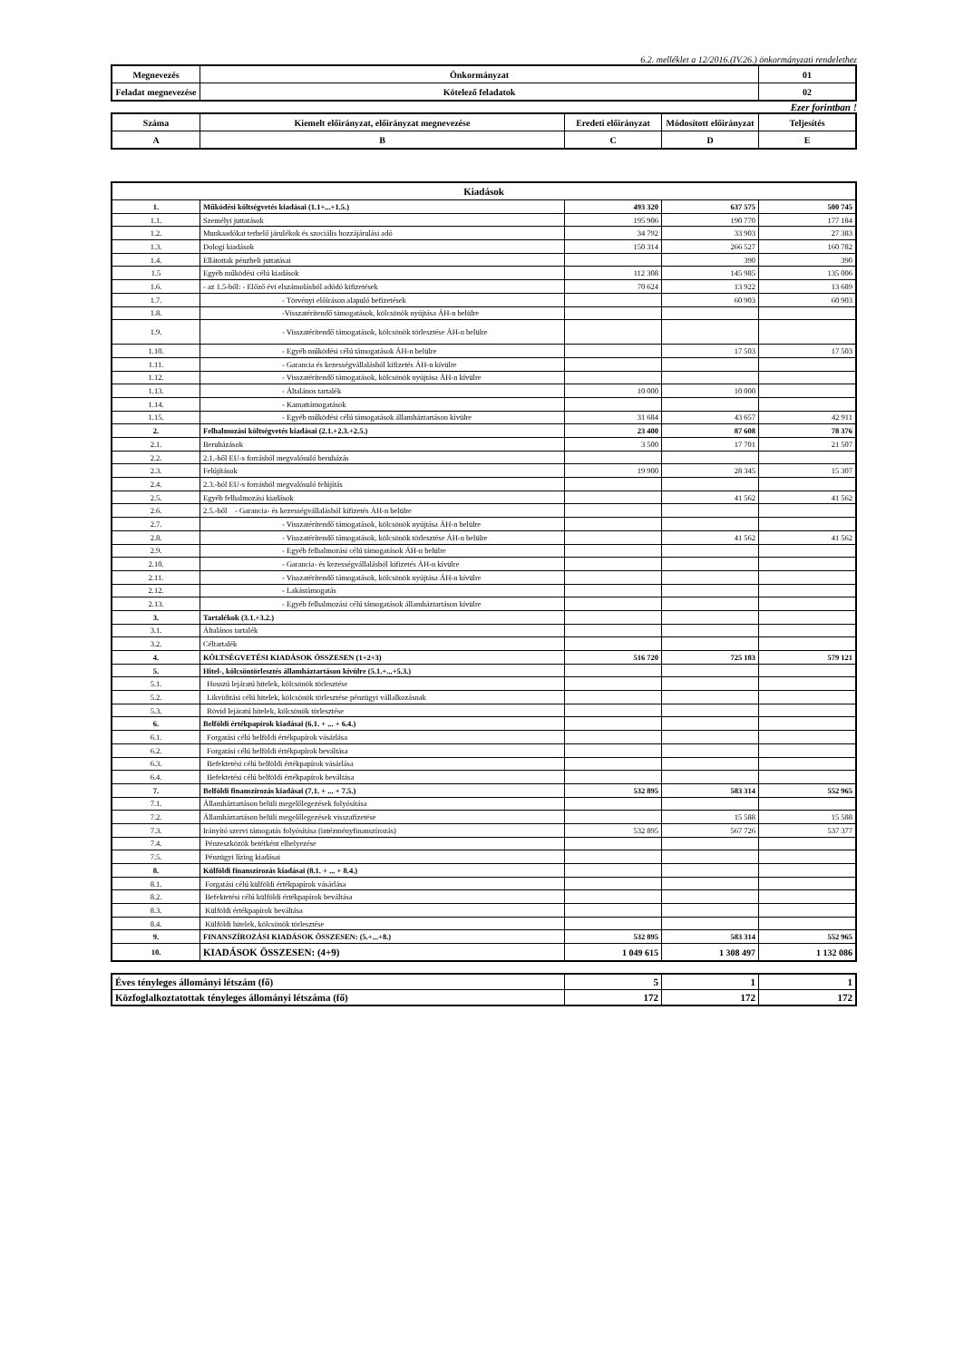6.2. melléklet a 12/2016.(IV.26.) önkormányzati rendelethez
| Megnevezés | Önkormányzat | 01 |
| Feladat megnevezése | Kötelező feladatok | 02 |
Ezer forintban !
| Száma | Kiemelt előirányzat, előirányzat megnevezése | Eredeti előirányzat | Módosított előirányzat | Teljesítés |
| A | B | C | D | E |
| Kiadások | | | | |
| --- | --- | --- | --- | --- |
| 1. | Működési költségvetés kiadásai (1.1+...+1.5.) | 493 320 | 637 575 | 500 745 |
| 1.1. | Személyi juttatások | 195 906 | 190 770 | 177 184 |
| 1.2. | Munkaadókat terhelő járulékok és szociális hozzájárulási adó | 34 792 | 33 903 | 27 383 |
| 1.3. | Dologi kiadások | 150 314 | 266 527 | 160 782 |
| 1.4. | Ellátottak pénzbeli juttatásai | | 390 | 390 |
| 1.5 | Egyéb működési célú kiadások | 112 308 | 145 985 | 135 006 |
| 1.6. | - az 1.5-ből: - Előző évi elszámolásból adódó kifizetések | 70 624 | 13 922 | 13 689 |
| 1.7. | - Törvényi előíráson alapuló befizetések | | 60 903 | 60 903 |
| 1.8. | -Visszatérítendő támogatások, kölcsönök nyújtása ÁH-n belülre | | | |
| 1.9. | - Visszatérítendő támogatások, kölcsönök törlesztése ÁH-n belülre | | | |
| 1.10. | - Egyéb működési célú támogatások ÁH-n belülre | | 17 503 | 17 503 |
| 1.11. | - Garancia és kezességvállalásból kifizetés ÁH-n kívülre | | | |
| 1.12. | - Visszatérítendő támogatások, kölcsönök nyújtása ÁH-n kívülre | | | |
| 1.13. | - Általános tartalék | 10 000 | 10 000 | |
| 1.14. | - Kamattámogatások | | | |
| 1.15. | - Egyéb működési célú támogatások államháztartáson kívülre | 31 684 | 43 657 | 42 911 |
| 2. | Felhalmozási költségvetés kiadásai (2.1.+2.3.+2.5.) | 23 400 | 87 608 | 78 376 |
| 2.1. | Beruházások | 3 500 | 17 701 | 21 507 |
| 2.2. | 2.1.-ből EU-s forrásból megvalósuló beruházás | | | |
| 2.3. | Felújítások | 19 900 | 28 345 | 15 307 |
| 2.4. | 2.3.-ból EU-s forrásból megvalósuló felújítás | | | |
| 2.5. | Egyéb felhalmozási kiadások | | 41 562 | 41 562 |
| 2.6. | 2.5.-ből - Garancia- és kezességvállalásból kifizetés ÁH-n belülre | | | |
| 2.7. | - Visszatérítendő támogatások, kölcsönök nyújtása ÁH-n belülre | | | |
| 2.8. | - Visszatérítendő támogatások, kölcsönök törlesztése ÁH-n belülre | | 41 562 | 41 562 |
| 2.9. | - Egyéb felhalmozási célú támogatások ÁH-n belülre | | | |
| 2.10. | - Garancia- és kezességvállalásból kifizetés ÁH-n kívülre | | | |
| 2.11. | - Visszatérítendő támogatások, kölcsönök nyújtása ÁH-n kívülre | | | |
| 2.12. | - Lakástámogatás | | | |
| 2.13. | - Egyéb felhalmozási célú támogatások államháztartáson kívülre | | | |
| 3. | Tartalékok (3.1.+3.2.) | | | |
| 3.1. | Általános tartalék | | | |
| 3.2. | Céltartalék | | | |
| 4. | KÖLTSÉGVETÉSI KIADÁSOK ÖSSZESEN (1+2+3) | 516 720 | 725 183 | 579 121 |
| 5. | Hitel-, kölcsöntörlesztés államháztartáson kívülre (5.1.+...+5.3.) | | | |
| 5.1. | Hosszú lejáratú hitelek, kölcsönök törlesztése | | | |
| 5.2. | Likviditási célú hitelek, kölcsönök törlesztése pénzügyi vállalkozásnak | | | |
| 5.3. | Rövid lejáratú hitelek, kölcsönök törlesztése | | | |
| 6. | Belföldi értékpapírok kiadásai (6.1. + ... + 6.4.) | | | |
| 6.1. | Forgatási célú belföldi értékpapírok vásárlása | | | |
| 6.2. | Forgatási célú belföldi értékpapírok beváltása | | | |
| 6.3. | Befektetési célú belföldi értékpapírok vásárlása | | | |
| 6.4. | Befektetési célú belföldi értékpapírok beváltása | | | |
| 7. | Belföldi finanszírozás kiadásai (7.1. + ... + 7.5.) | 532 895 | 583 314 | 552 965 |
| 7.1. | Államháztartáson belüli megelőlegezések folyósítása | | | |
| 7.2. | Államháztartáson belüli megelőlegezések visszafizetése | | 15 588 | 15 588 |
| 7.3. | Irányító szervi támogatás folyósítása (intézményfinanszírozás) | 532 895 | 567 726 | 537 377 |
| 7.4. | Pénzeszközök betétként elhelyezése | | | |
| 7.5. | Pénzügyi lízing kiadásai | | | |
| 8. | Külföldi finanszírozás kiadásai (8.1. + ... + 8.4.) | | | |
| 8.1. | Forgatási célú külföldi értékpapírok vásárlása | | | |
| 8.2. | Befektetési célú külföldi értékpapírok beváltása | | | |
| 8.3. | Külföldi értékpapírok beváltása | | | |
| 8.4. | Külföldi hitelek, kölcsönök törlesztése | | | |
| 9. | FINANSZÍROZÁSI KIADÁSOK ÖSSZESEN: (5.+...+8.) | 532 895 | 583 314 | 552 965 |
| 10. | KIADÁSOK ÖSSZESEN: (4+9) | 1 049 615 | 1 308 497 | 1 132 086 |
| Éves tényleges állományi létszám (fő) | 5 | 1 | 1 |
| Közfoglalkoztatottak tényleges állományi létszáma (fő) | 172 | 172 | 172 |